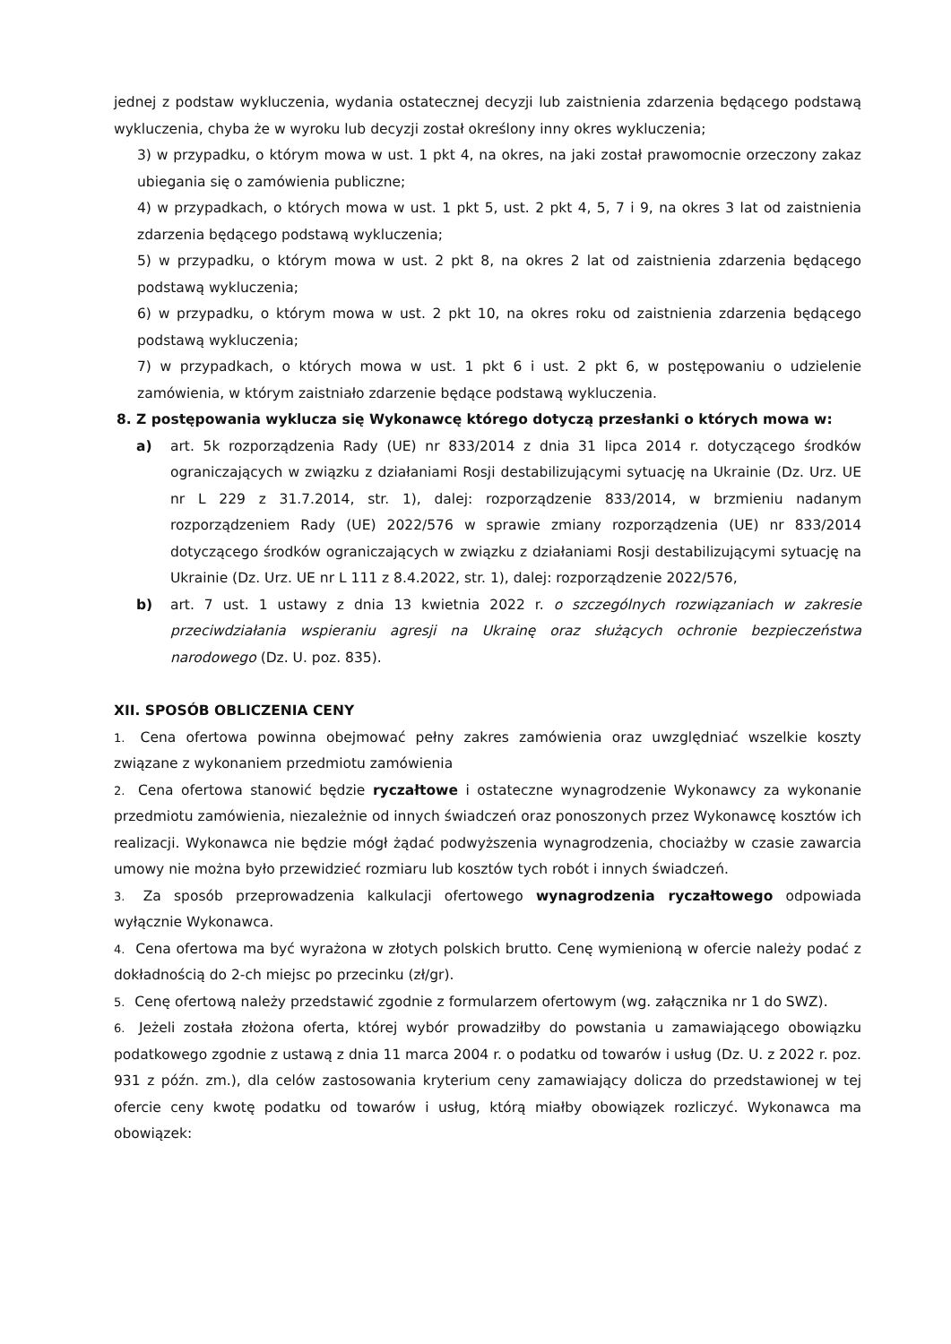jednej z podstaw wykluczenia, wydania ostatecznej decyzji lub zaistnienia zdarzenia będącego podstawą wykluczenia, chyba że w wyroku lub decyzji został określony inny okres wykluczenia;
3) w przypadku, o którym mowa w ust. 1 pkt 4, na okres, na jaki został prawomocnie orzeczony zakaz ubiegania się o zamówienia publiczne;
4) w przypadkach, o których mowa w ust. 1 pkt 5, ust. 2 pkt 4, 5, 7 i 9, na okres 3 lat od zaistnienia zdarzenia będącego podstawą wykluczenia;
5) w przypadku, o którym mowa w ust. 2 pkt 8, na okres 2 lat od zaistnienia zdarzenia będącego podstawą wykluczenia;
6) w przypadku, o którym mowa w ust. 2 pkt 10, na okres roku od zaistnienia zdarzenia będącego podstawą wykluczenia;
7) w przypadkach, o których mowa w ust. 1 pkt 6 i ust. 2 pkt 6, w postępowaniu o udzielenie zamówienia, w którym zaistniało zdarzenie będące podstawą wykluczenia.
8. Z postępowania wyklucza się Wykonawcę którego dotyczą przesłanki o których mowa w:
a) art. 5k rozporządzenia Rady (UE) nr 833/2014 z dnia 31 lipca 2014 r. dotyczącego środków ograniczających w związku z działaniami Rosji destabilizującymi sytuację na Ukrainie (Dz. Urz. UE nr L 229 z 31.7.2014, str. 1), dalej: rozporządzenie 833/2014, w brzmieniu nadanym rozporządzeniem Rady (UE) 2022/576 w sprawie zmiany rozporządzenia (UE) nr 833/2014 dotyczącego środków ograniczających w związku z działaniami Rosji destabilizującymi sytuację na Ukrainie (Dz. Urz. UE nr L 111 z 8.4.2022, str. 1), dalej: rozporządzenie 2022/576,
b) art. 7 ust. 1 ustawy z dnia 13 kwietnia 2022 r. o szczególnych rozwiązaniach w zakresie przeciwdziałania wspieraniu agresji na Ukrainę oraz służących ochronie bezpieczeństwa narodowego (Dz. U. poz. 835).
XII. SPOSÓB OBLICZENIA CENY
1. Cena ofertowa powinna obejmować pełny zakres zamówienia oraz uwzględniać wszelkie koszty związane z wykonaniem przedmiotu zamówienia
2. Cena ofertowa stanowić będzie ryczałtowe i ostateczne wynagrodzenie Wykonawcy za wykonanie przedmiotu zamówienia, niezależnie od innych świadczeń oraz ponoszonych przez Wykonawcę kosztów ich realizacji. Wykonawca nie będzie mógł żądać podwyższenia wynagrodzenia, chociażby w czasie zawarcia umowy nie można było przewidzieć rozmiaru lub kosztów tych robót i innych świadczeń.
3. Za sposób przeprowadzenia kalkulacji ofertowego wynagrodzenia ryczałtowego odpowiada wyłącznie Wykonawca.
4. Cena ofertowa ma być wyrażona w złotych polskich brutto. Cenę wymienioną w ofercie należy podać z dokładnością do 2-ch miejsc po przecinku (zł/gr).
5. Cenę ofertową należy przedstawić zgodnie z formularzem ofertowym (wg. załącznika nr 1 do SWZ).
6. Jeżeli została złożona oferta, której wybór prowadziłby do powstania u zamawiającego obowiązku podatkowego zgodnie z ustawą z dnia 11 marca 2004 r. o podatku od towarów i usług (Dz. U. z 2022 r. poz. 931 z późn. zm.), dla celów zastosowania kryterium ceny zamawiający dolicza do przedstawionej w tej ofercie ceny kwotę podatku od towarów i usług, którą miałby obowiązek rozliczyć. Wykonawca ma obowiązek: